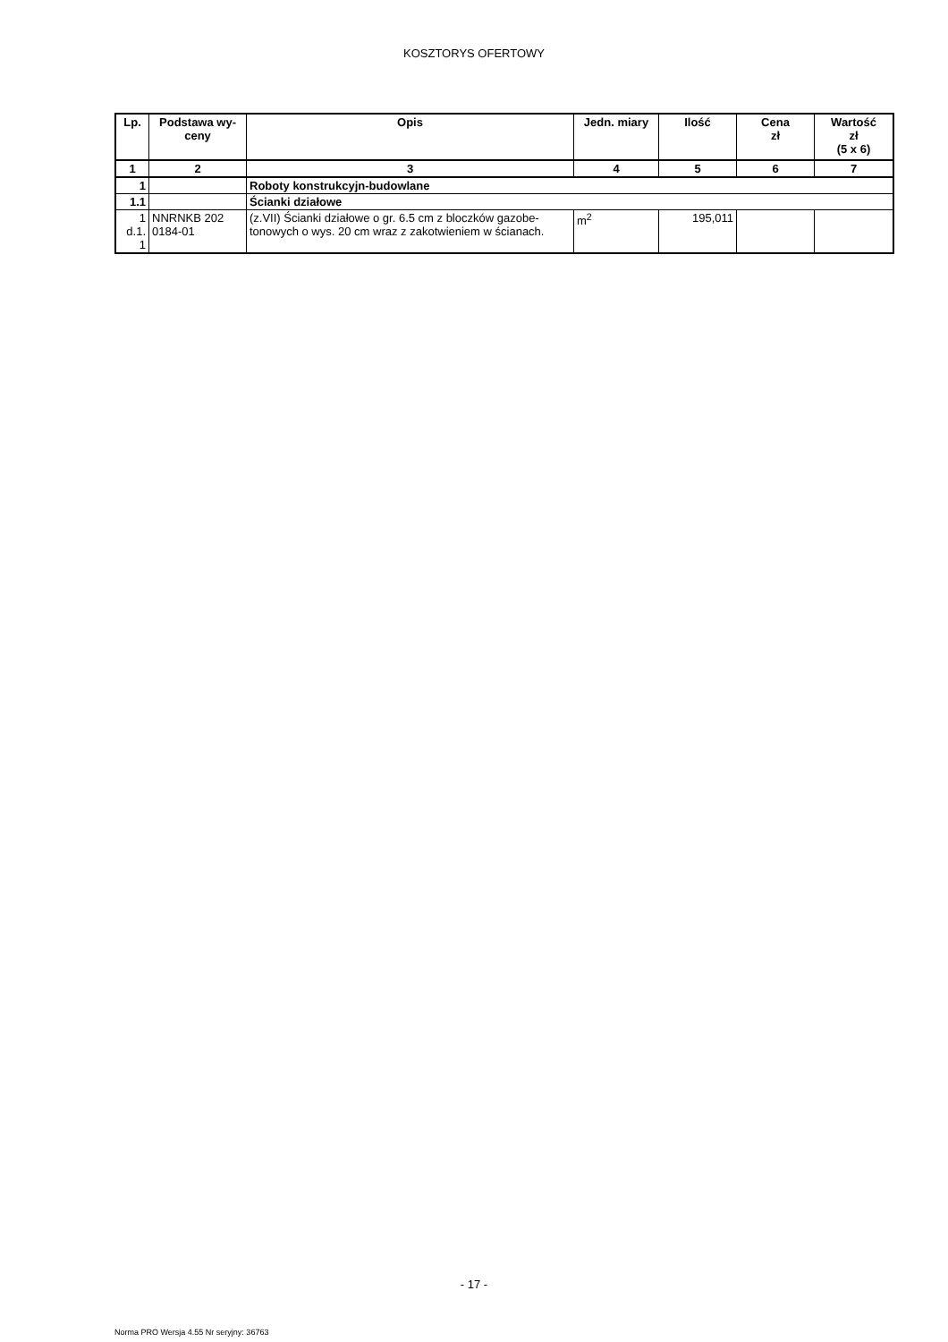KOSZTORYS OFERTOWY
| Lp. | Podstawa wy- ceny | Opis | Jedn. miary | Ilość | Cena zł | Wartość zł (5 x 6) |
| --- | --- | --- | --- | --- | --- | --- |
| 1 | 2 | 3 | 4 | 5 | 6 | 7 |
| 1 | | Roboty konstrukcyjn-budowlane | | | | |
| 1.1 | | Ścianki działowe | | | | |
| 1 d.1. 1 | NNRNKB 202 0184-01 | (z.VII) Ścianki działowe o gr. 6.5 cm z bloczków gazobe-tonowych o wys. 20 cm wraz z zakotwieniem w ścianach. | m<sup>2</sup> | 195,011 | | |
- 17 -
Norma PRO Wersja 4.55 Nr seryjny: 36763